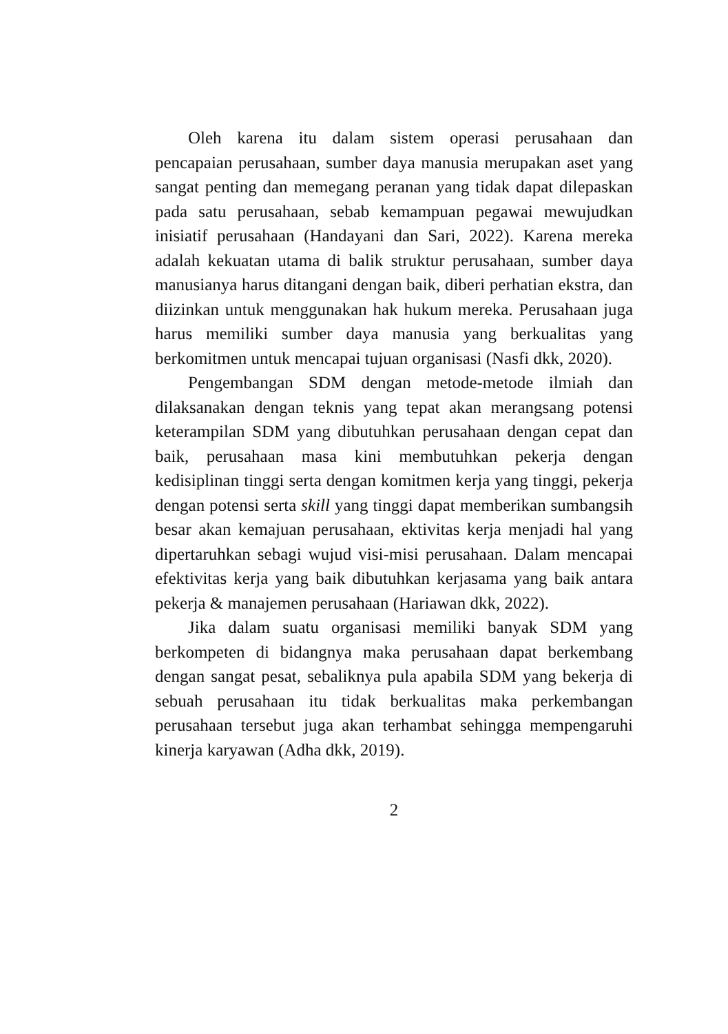Oleh karena itu dalam sistem operasi perusahaan dan pencapaian perusahaan, sumber daya manusia merupakan aset yang sangat penting dan memegang peranan yang tidak dapat dilepaskan pada satu perusahaan, sebab kemampuan pegawai mewujudkan inisiatif perusahaan (Handayani dan Sari, 2022). Karena mereka adalah kekuatan utama di balik struktur perusahaan, sumber daya manusianya harus ditangani dengan baik, diberi perhatian ekstra, dan diizinkan untuk menggunakan hak hukum mereka. Perusahaan juga harus memiliki sumber daya manusia yang berkualitas yang berkomitmen untuk mencapai tujuan organisasi (Nasfi dkk, 2020).
Pengembangan SDM dengan metode-metode ilmiah dan dilaksanakan dengan teknis yang tepat akan merangsang potensi keterampilan SDM yang dibutuhkan perusahaan dengan cepat dan baik, perusahaan masa kini membutuhkan pekerja dengan kedisiplinan tinggi serta dengan komitmen kerja yang tinggi, pekerja dengan potensi serta skill yang tinggi dapat memberikan sumbangsih besar akan kemajuan perusahaan, ektivitas kerja menjadi hal yang dipertaruhkan sebagi wujud visi-misi perusahaan. Dalam mencapai efektivitas kerja yang baik dibutuhkan kerjasama yang baik antara pekerja & manajemen perusahaan (Hariawan dkk, 2022).
Jika dalam suatu organisasi memiliki banyak SDM yang berkompeten di bidangnya maka perusahaan dapat berkembang dengan sangat pesat, sebaliknya pula apabila SDM yang bekerja di sebuah perusahaan itu tidak berkualitas maka perkembangan perusahaan tersebut juga akan terhambat sehingga mempengaruhi kinerja karyawan (Adha dkk, 2019).
2